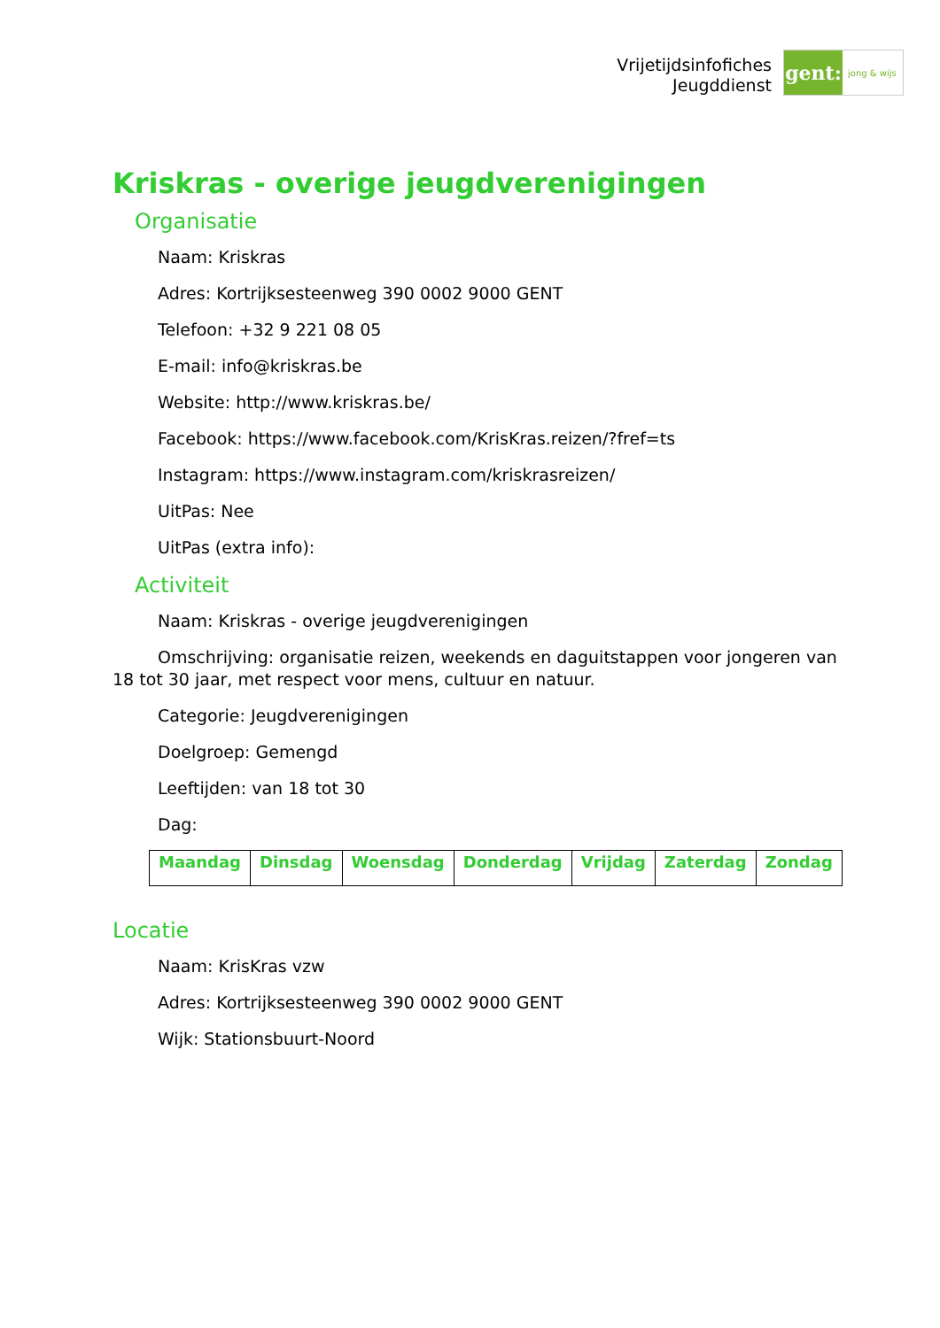Vrijetijdsinfofiches
Jeugddienst
gent:
jong & wijs
Kriskras - overige jeugdverenigingen
Organisatie
Naam: Kriskras
Adres: Kortrijksesteenweg 390 0002 9000 GENT
Telefoon: +32 9 221 08 05
E-mail: info@kriskras.be
Website: http://www.kriskras.be/
Facebook: https://www.facebook.com/KrisKras.reizen/?fref=ts
Instagram: https://www.instagram.com/kriskrasreizen/
UitPas: Nee
UitPas (extra info):
Activiteit
Naam: Kriskras - overige jeugdverenigingen
Omschrijving: organisatie reizen, weekends en daguitstappen voor jongeren van 18 tot 30 jaar, met respect voor mens, cultuur en natuur.
Categorie: Jeugdverenigingen
Doelgroep: Gemengd
Leeftijden: van 18 tot 30
Dag:
| Maandag | Dinsdag | Woensdag | Donderdag | Vrijdag | Zaterdag | Zondag |
| --- | --- | --- | --- | --- | --- | --- |
Locatie
Naam: KrisKras vzw
Adres: Kortrijksesteenweg 390 0002 9000 GENT
Wijk: Stationsbuurt-Noord